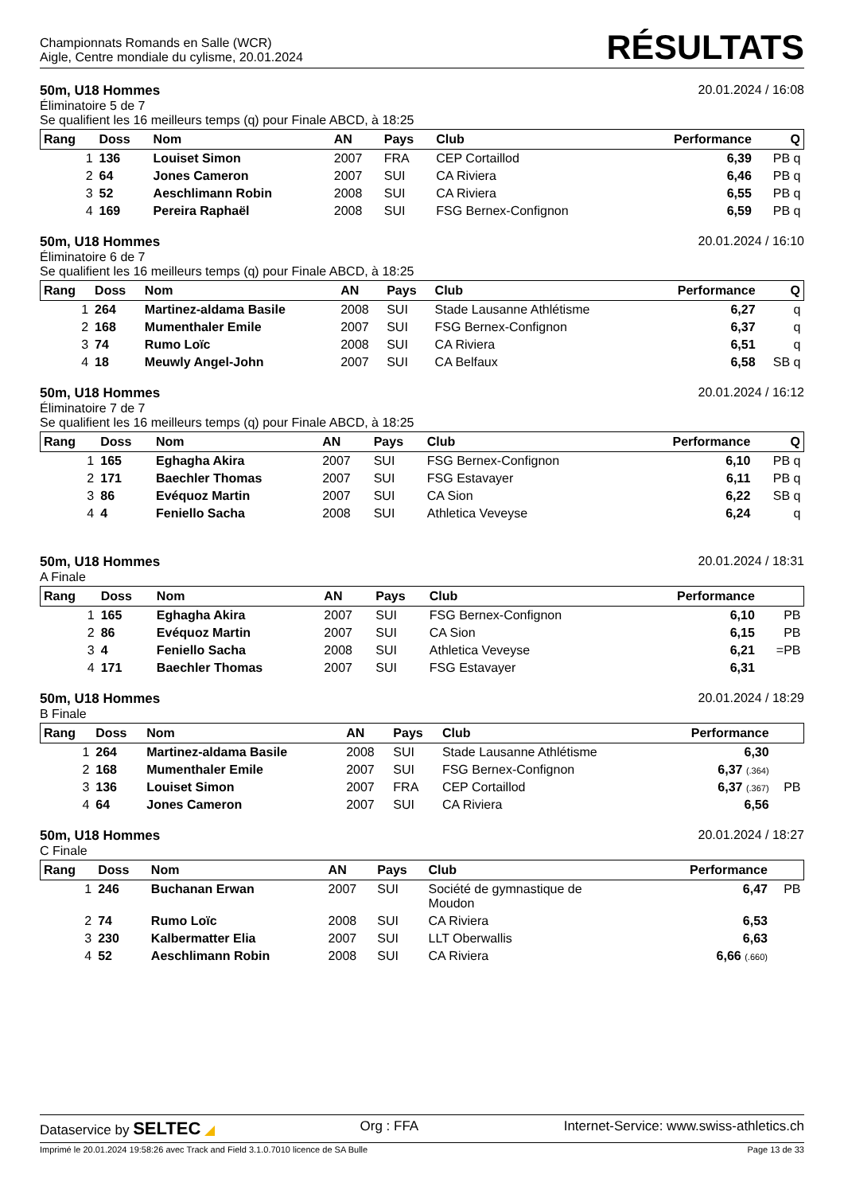Championnats Romands en Salle (WCR)
Aigle, Centre mondiale du cylisme, 20.01.2024
RÉSULTATS
50m, U18 Hommes 20.01.2024 / 16:08
Éliminatoire 5 de 7
Se qualifient les 16 meilleurs temps (q) pour Finale ABCD, à 18:25
| Rang | Doss | Nom | AN | Pays | Club | Performance | Q |
| --- | --- | --- | --- | --- | --- | --- | --- |
| 1 | 136 | Louiset Simon | 2007 | FRA | CEP Cortaillod | 6,39 | PB q |
| 2 | 64 | Jones Cameron | 2007 | SUI | CA Riviera | 6,46 | PB q |
| 3 | 52 | Aeschlimann Robin | 2008 | SUI | CA Riviera | 6,55 | PB q |
| 4 | 169 | Pereira Raphaël | 2008 | SUI | FSG Bernex-Confignon | 6,59 | PB q |
50m, U18 Hommes 20.01.2024 / 16:10
Éliminatoire 6 de 7
Se qualifient les 16 meilleurs temps (q) pour Finale ABCD, à 18:25
| Rang | Doss | Nom | AN | Pays | Club | Performance | Q |
| --- | --- | --- | --- | --- | --- | --- | --- |
| 1 | 264 | Martinez-aldama Basile | 2008 | SUI | Stade Lausanne Athlétisme | 6,27 | q |
| 2 | 168 | Mumenthaler Emile | 2007 | SUI | FSG Bernex-Confignon | 6,37 | q |
| 3 | 74 | Rumo Loïc | 2008 | SUI | CA Riviera | 6,51 | q |
| 4 | 18 | Meuwly Angel-John | 2007 | SUI | CA Belfaux | 6,58 | SB q |
50m, U18 Hommes 20.01.2024 / 16:12
Éliminatoire 7 de 7
Se qualifient les 16 meilleurs temps (q) pour Finale ABCD, à 18:25
| Rang | Doss | Nom | AN | Pays | Club | Performance | Q |
| --- | --- | --- | --- | --- | --- | --- | --- |
| 1 | 165 | Eghagha Akira | 2007 | SUI | FSG Bernex-Confignon | 6,10 | PB q |
| 2 | 171 | Baechler Thomas | 2007 | SUI | FSG Estavayer | 6,11 | PB q |
| 3 | 86 | Evéquoz Martin | 2007 | SUI | CA Sion | 6,22 | SB q |
| 4 | 4 | Feniello Sacha | 2008 | SUI | Athletica Veveyse | 6,24 | q |
50m, U18 Hommes 20.01.2024 / 18:31
A Finale
| Rang | Doss | Nom | AN | Pays | Club | Performance | |
| --- | --- | --- | --- | --- | --- | --- | --- |
| 1 | 165 | Eghagha Akira | 2007 | SUI | FSG Bernex-Confignon | 6,10 | PB |
| 2 | 86 | Evéquoz Martin | 2007 | SUI | CA Sion | 6,15 | PB |
| 3 | 4 | Feniello Sacha | 2008 | SUI | Athletica Veveyse | 6,21 | =PB |
| 4 | 171 | Baechler Thomas | 2007 | SUI | FSG Estavayer | 6,31 | |
50m, U18 Hommes 20.01.2024 / 18:29
B Finale
| Rang | Doss | Nom | AN | Pays | Club | Performance | |
| --- | --- | --- | --- | --- | --- | --- | --- |
| 1 | 264 | Martinez-aldama Basile | 2008 | SUI | Stade Lausanne Athlétisme | 6,30 | |
| 2 | 168 | Mumenthaler Emile | 2007 | SUI | FSG Bernex-Confignon | 6,37 (.364) | |
| 3 | 136 | Louiset Simon | 2007 | FRA | CEP Cortaillod | 6,37 (.367) | PB |
| 4 | 64 | Jones Cameron | 2007 | SUI | CA Riviera | 6,56 | |
50m, U18 Hommes 20.01.2024 / 18:27
C Finale
| Rang | Doss | Nom | AN | Pays | Club | Performance | |
| --- | --- | --- | --- | --- | --- | --- | --- |
| 1 | 246 | Buchanan Erwan | 2007 | SUI | Société de gymnastique de Moudon | 6,47 | PB |
| 2 | 74 | Rumo Loïc | 2008 | SUI | CA Riviera | 6,53 | |
| 3 | 230 | Kalbermatter Elia | 2007 | SUI | LLT Oberwallis | 6,63 | |
| 4 | 52 | Aeschlimann Robin | 2008 | SUI | CA Riviera | 6,66 (.660) | |
Dataservice by SELTEC ◢ Org : FFA Internet-Service: www.swiss-athletics.ch
Imprimé le 20.01.2024 19:58:26 avec Track and Field 3.1.0.7010 licence de SA Bulle Page 13 de 33